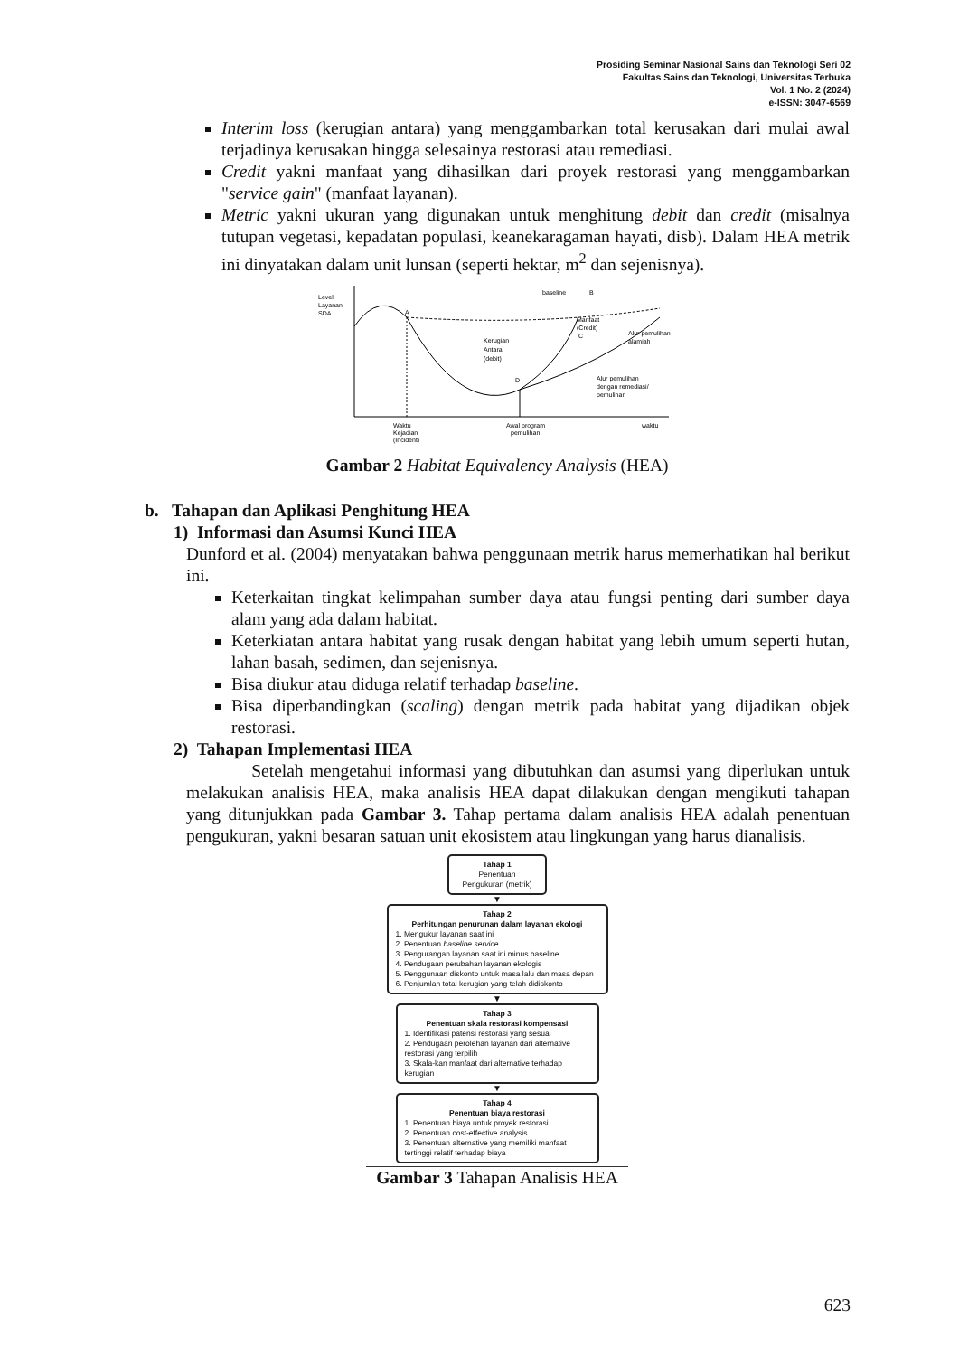Prosiding Seminar Nasional Sains dan Teknologi Seri 02
Fakultas Sains dan Teknologi, Universitas Terbuka
Vol. 1 No. 2 (2024)
e-ISSN: 3047-6569
Interim loss (kerugian antara) yang menggambarkan total kerusakan dari mulai awal terjadinya kerusakan hingga selesainya restorasi atau remediasi.
Credit yakni manfaat yang dihasilkan dari proyek restorasi yang menggambarkan "service gain" (manfaat layanan).
Metric yakni ukuran yang digunakan untuk menghitung debit dan credit (misalnya tutupan vegetasi, kepadatan populasi, keanekaragaman hayati, disb). Dalam HEA metrik ini dinyatakan dalam unit lunsan (seperti hektar, m<sup>2</sup> dan sejenisnya).
Level
Layanan
SDA
baseline
B
A
Kerugian
Antara
(debit)
D
Manfaat
(Credit)
C
Alur pemulihan
alamiah
Alur pemulihan
dengan remediasi/
pemulihan
Waktu
Kejadian
(Incident)
Awal program
pemulihan
waktu
Gambar 2 Habitat Equivalency Analysis (HEA)
b. Tahapan dan Aplikasi Penghitung HEA
1) Informasi dan Asumsi Kunci HEA
Dunford et al. (2004) menyatakan bahwa penggunaan metrik harus memerhatikan hal berikut ini.
Keterkaitan tingkat kelimpahan sumber daya atau fungsi penting dari sumber daya alam yang ada dalam habitat.
Keterkiatan antara habitat yang rusak dengan habitat yang lebih umum seperti hutan, lahan basah, sedimen, dan sejenisnya.
Bisa diukur atau diduga relatif terhadap baseline.
Bisa diperbandingkan (scaling) dengan metrik pada habitat yang dijadikan objek restorasi.
2) Tahapan Implementasi HEA
Setelah mengetahui informasi yang dibutuhkan dan asumsi yang diperlukan untuk melakukan analisis HEA, maka analisis HEA dapat dilakukan dengan mengikuti tahapan yang ditunjukkan pada Gambar 3. Tahap pertama dalam analisis HEA adalah penentuan pengukuran, yakni besaran satuan unit ekosistem atau lingkungan yang harus dianalisis.
Tahap 1
Penentuan
Pengukuran (metrik)
▼
Tahap 2
Perhitungan penurunan dalam layanan ekologi
1. Mengukur layanan saat ini
2. Penentuan baseline service
3. Pengurangan layanan saat ini minus baseline
4. Pendugaan perubahan layanan ekologis
5. Penggunaan diskonto untuk masa lalu dan masa depan
6. Penjumlah total kerugian yang telah didiskonto
▼
Tahap 3
Penentuan skala restorasi kompensasi
1. Identifikasi patensi restorasi yang sesuai
2. Pendugaan perolehan layanan dari alternative restorasi yang terpilih
3. Skala-kan manfaat dari alternative terhadap kerugian
▼
Tahap 4
Penentuan biaya restorasi
1. Penentuan biaya untuk proyek restorasi
2. Penentuan cost-effective analysis
3. Penentuan alternative yang memiliki manfaat tertinggi relatif terhadap biaya
Gambar 3 Tahapan Analisis HEA
623